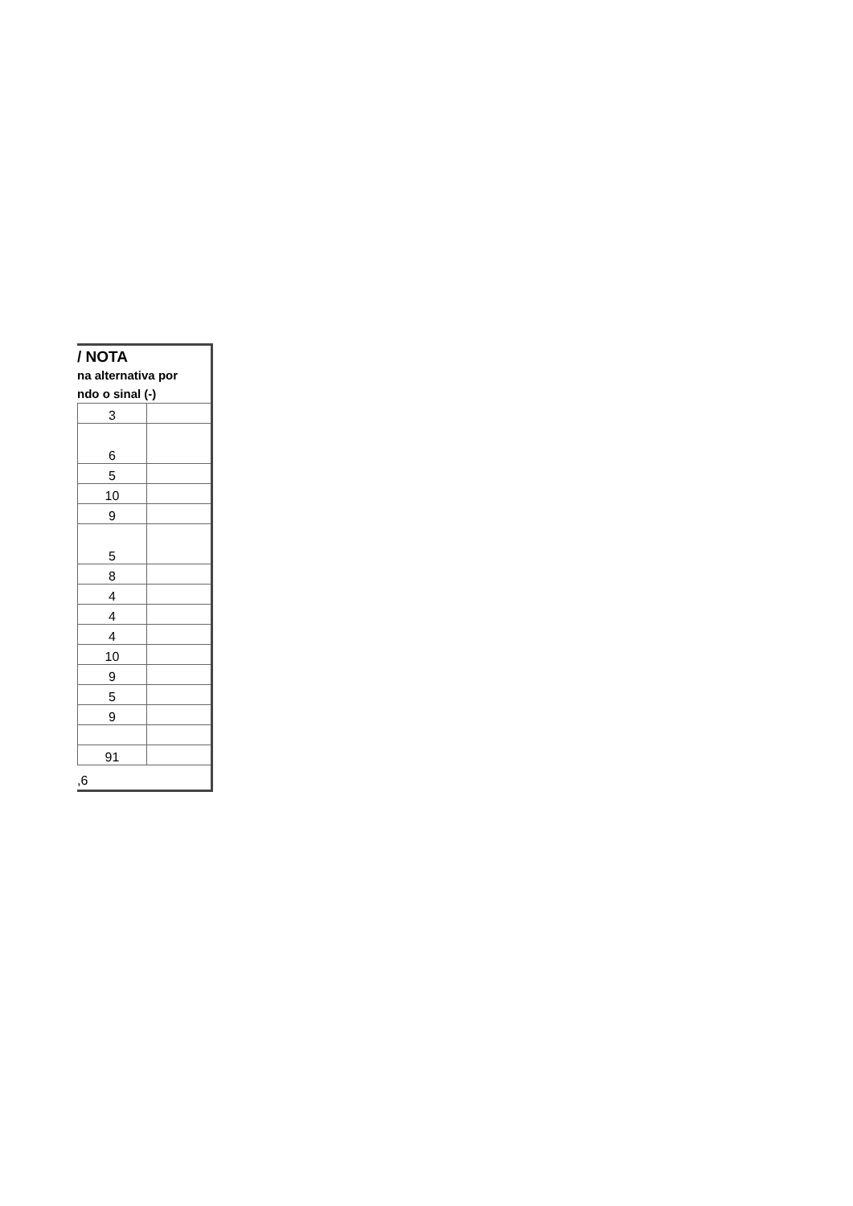/ NOTA
na alternativa por
ndo o sinal (-)
| 3 | |
| 6 | |
| 5 | |
| 10 | |
| 9 | |
| 5 | |
| 8 | |
| 4 | |
| 4 | |
| 4 | |
| 10 | |
| 9 | |
| 5 | |
| 9 | |
| 91 | |
,6